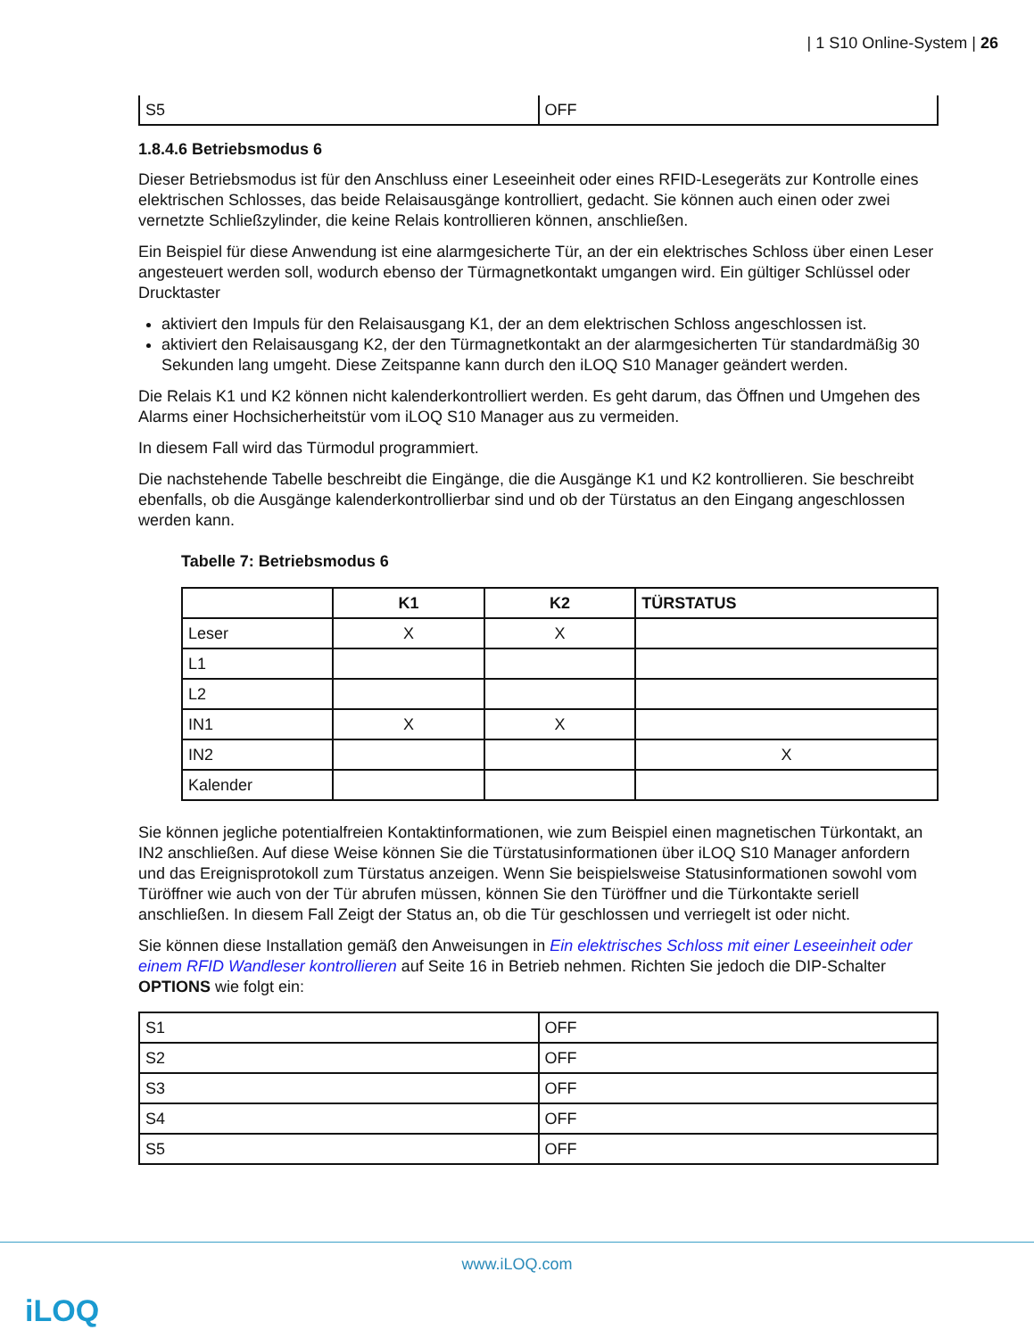| 1 S10 Online-System | 26
| S5 | OFF |
1.8.4.6 Betriebsmodus 6
Dieser Betriebsmodus ist für den Anschluss einer Leseeinheit oder eines RFID-Lesegeräts zur Kontrolle eines elektrischen Schlosses, das beide Relaisausgänge kontrolliert, gedacht. Sie können auch einen oder zwei vernetzte Schließzylinder, die keine Relais kontrollieren können, anschließen.
Ein Beispiel für diese Anwendung ist eine alarmgesicherte Tür, an der ein elektrisches Schloss über einen Leser angesteuert werden soll, wodurch ebenso der Türmagnetkontakt umgangen wird. Ein gültiger Schlüssel oder Drucktaster
aktiviert den Impuls für den Relaisausgang K1, der an dem elektrischen Schloss angeschlossen ist.
aktiviert den Relaisausgang K2, der den Türmagnetkontakt an der alarmgesicherten Tür standardmäßig 30 Sekunden lang umgeht. Diese Zeitspanne kann durch den iLOQ S10 Manager geändert werden.
Die Relais K1 und K2 können nicht kalenderkontrolliert werden. Es geht darum, das Öffnen und Umgehen des Alarms einer Hochsicherheitstür vom iLOQ S10 Manager aus zu vermeiden.
In diesem Fall wird das Türmodul programmiert.
Die nachstehende Tabelle beschreibt die Eingänge, die die Ausgänge K1 und K2 kontrollieren. Sie beschreibt ebenfalls, ob die Ausgänge kalenderkontrollierbar sind und ob der Türstatus an den Eingang angeschlossen werden kann.
Tabelle 7: Betriebsmodus 6
| | K1 | K2 | TÜRSTATUS |
| --- | --- | --- | --- |
| Leser | X | X | |
| L1 | | | |
| L2 | | | |
| IN1 | X | X | |
| IN2 | | | X |
| Kalender | | | |
Sie können jegliche potentialfreien Kontaktinformationen, wie zum Beispiel einen magnetischen Türkontakt, an IN2 anschließen. Auf diese Weise können Sie die Türstatusinformationen über iLOQ S10 Manager anfordern und das Ereignisprotokoll zum Türstatus anzeigen. Wenn Sie beispielsweise Statusinformationen sowohl vom Türöffner wie auch von der Tür abrufen müssen, können Sie den Türöffner und die Türkontakte seriell anschließen. In diesem Fall Zeigt der Status an, ob die Tür geschlossen und verriegelt ist oder nicht.
Sie können diese Installation gemäß den Anweisungen in Ein elektrisches Schloss mit einer Leseeinheit oder einem RFID Wandleser kontrollieren auf Seite 16 in Betrieb nehmen. Richten Sie jedoch die DIP-Schalter OPTIONS wie folgt ein:
| S1 | OFF |
| S2 | OFF |
| S3 | OFF |
| S4 | OFF |
| S5 | OFF |
www.iLOQ.com
iLOQ